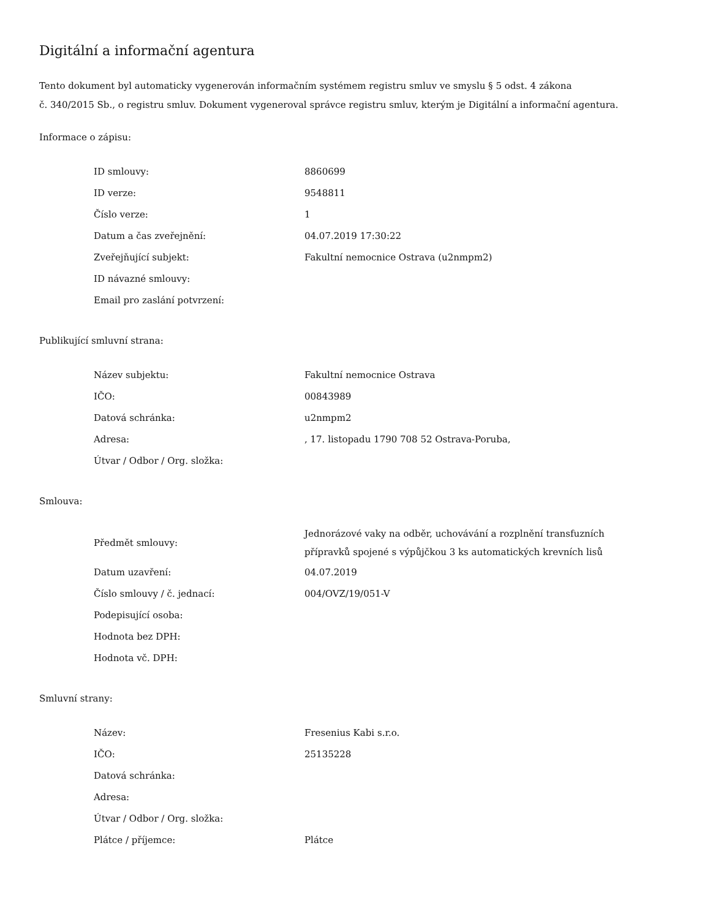Digitální a informační agentura
Tento dokument byl automaticky vygenerován informačním systémem registru smluv ve smyslu § 5 odst. 4 zákona
č. 340/2015 Sb., o registru smluv. Dokument vygeneroval správce registru smluv, kterým je Digitální a informační agentura.
Informace o zápisu:
| ID smlouvy: | 8860699 |
| ID verze: | 9548811 |
| Číslo verze: | 1 |
| Datum a čas zveřejnění: | 04.07.2019 17:30:22 |
| Zveřejňující subjekt: | Fakultní nemocnice Ostrava (u2nmpm2) |
| ID návazné smlouvy: | |
| Email pro zaslání potvrzení: | |
Publikující smluvní strana:
| Název subjektu: | Fakultní nemocnice Ostrava |
| IČO: | 00843989 |
| Datová schránka: | u2nmpm2 |
| Adresa: | , 17. listopadu 1790 708 52 Ostrava-Poruba, |
| Útvar / Odbor / Org. složka: | |
Smlouva:
| Předmět smlouvy: | Jednorázové vaky na odběr, uchovávání a rozplnění transfuzních přípravků spojené s výpůjčkou 3 ks automatických krevních lisů |
| Datum uzavření: | 04.07.2019 |
| Číslo smlouvy / č. jednací: | 004/OVZ/19/051-V |
| Podepisující osoba: | |
| Hodnota bez DPH: | |
| Hodnota vč. DPH: | |
Smluvní strany:
| Název: | Fresenius Kabi s.r.o. |
| IČO: | 25135228 |
| Datová schránka: | |
| Adresa: | |
| Útvar / Odbor / Org. složka: | |
| Plátce / příjemce: | Plátce |